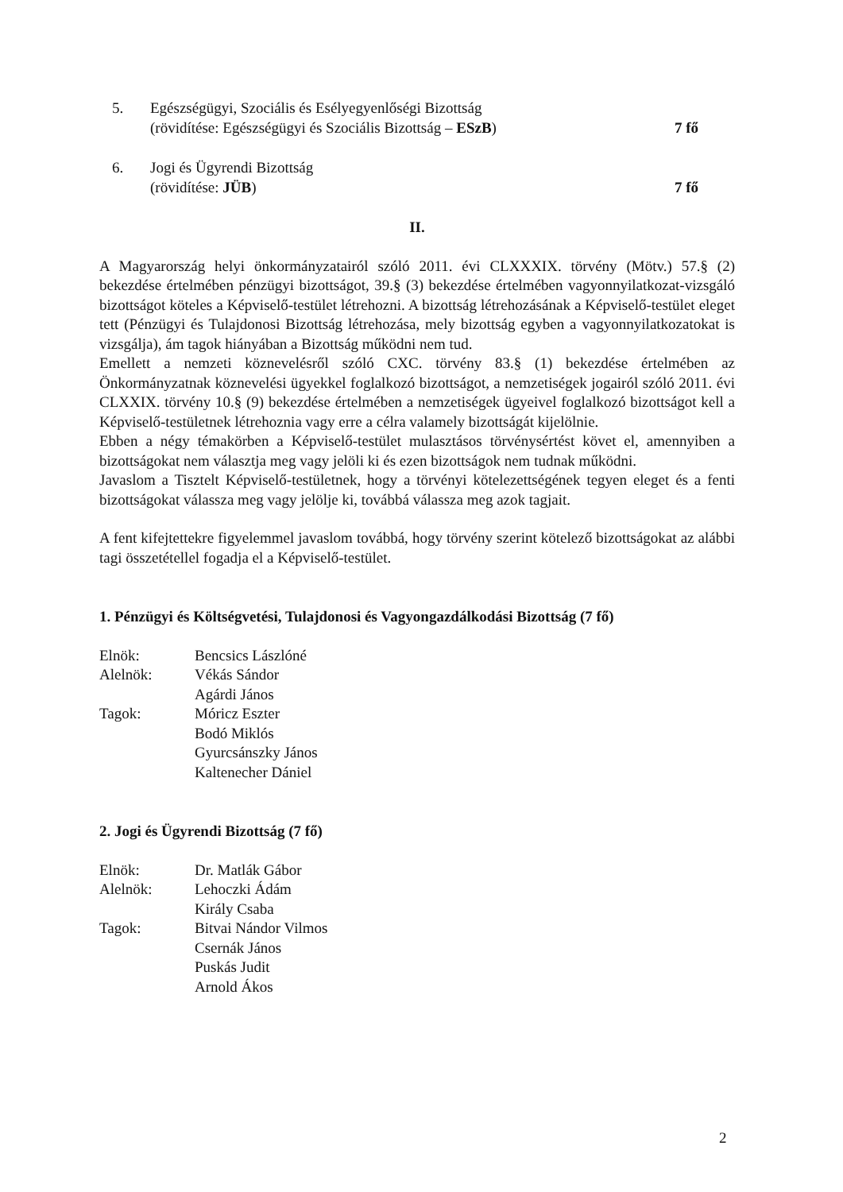5. Egészségügyi, Szociális és Esélyegyenlőségi Bizottság
(rövidítése: Egészségügyi és Szociális Bizottság – ESzB) 7 fő
6. Jogi és Ügyrendi Bizottság
(rövidítése: JÜB) 7 fő
II.
A Magyarország helyi önkormányzatairól szóló 2011. évi CLXXXIX. törvény (Mötv.) 57.§ (2) bekezdése értelmében pénzügyi bizottságot, 39.§ (3) bekezdése értelmében vagyonnyilatkozat-vizsgáló bizottságot köteles a Képviselő-testület létrehozni. A bizottság létrehozásának a Képviselő-testület eleget tett (Pénzügyi és Tulajdonosi Bizottság létrehozása, mely bizottság egyben a vagyonnyilatkozatokat is vizsgálja), ám tagok hiányában a Bizottság működni nem tud.
Emellett a nemzeti köznevelésről szóló CXC. törvény 83.§ (1) bekezdése értelmében az Önkormányzatnak köznevelési ügyekkel foglalkozó bizottságot, a nemzetiségek jogairól szóló 2011. évi CLXXIX. törvény 10.§ (9) bekezdése értelmében a nemzetiségek ügyeivel foglalkozó bizottságot kell a Képviselő-testületnek létrehoznia vagy erre a célra valamely bizottságát kijelölnie.
Ebben a négy témakörben a Képviselő-testület mulasztásos törvénysértést követ el, amennyiben a bizottságokat nem választja meg vagy jelöli ki és ezen bizottságok nem tudnak működni.
Javaslom a Tisztelt Képviselő-testületnek, hogy a törvényi kötelezettségének tegyen eleget és a fenti bizottságokat válassza meg vagy jelölje ki, továbbá válassza meg azok tagjait.
A fent kifejtettekre figyelemmel javaslom továbbá, hogy törvény szerint kötelező bizottságokat az alábbi tagi összetétellel fogadja el a Képviselő-testület.
1. Pénzügyi és Költségvetési, Tulajdonosi és Vagyongazdálkodási Bizottság (7 fő)
| Elnök: | Bencsics Lászlóné |
| Alelnök: | Vékás Sándor |
| | Agárdi János |
| Tagok: | Móricz Eszter |
| | Bodó Miklós |
| | Gyurcsánszky János |
| | Kaltenecher Dániel |
2. Jogi és Ügyrendi Bizottság (7 fő)
| Elnök: | Dr. Matlák Gábor |
| Alelnök: | Lehoczki Ádám |
| | Király Csaba |
| Tagok: | Bitvai Nándor Vilmos |
| | Csernák János |
| | Puskás Judit |
| | Arnold Ákos |
2